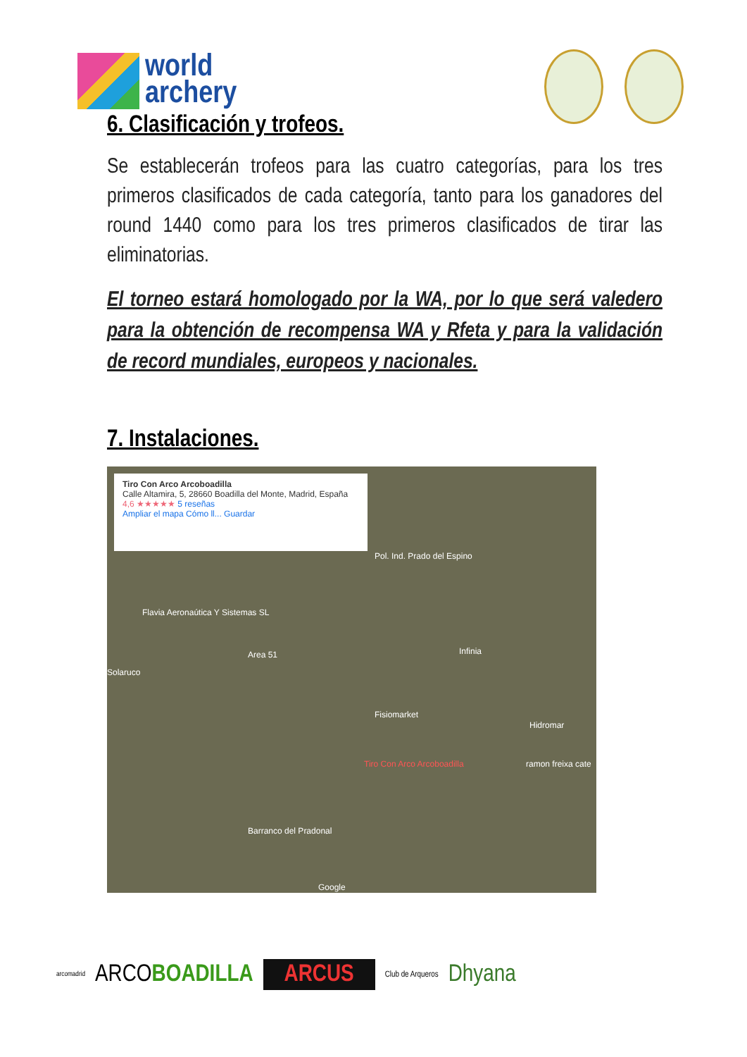world
archery
6. Clasificación y trofeos.
Se establecerán trofeos para las cuatro categorías, para los tres primeros clasificados de cada categoría, tanto para los ganadores del round 1440 como para los tres primeros clasificados de tirar las eliminatorias.
El torneo estará homologado por la WA, por lo que será valedero para la obtención de recompensa WA y Rfeta y para la validación de record mundiales, europeos y nacionales.
7. Instalaciones.
Tiro Con Arco Arcoboadilla
Calle Altamira, 5, 28660 Boadilla del Monte, Madrid, España
4,6 ★★★★★ 5 reseñas
Ampliar el mapa Cómo ll... Guardar
Pol. Ind. Prado del Espino
Flavia Aeronaútica Y Sistemas SL
Area 51
Solaruco
Fisiomarket
Infinia
Hidromar
ramon freixa cate
Tiro Con Arco Arcoboadilla
Barranco del Pradonal
Google
arcomadrid ARCOBOADILLA ARCUS Club de Arqueros Dhyana